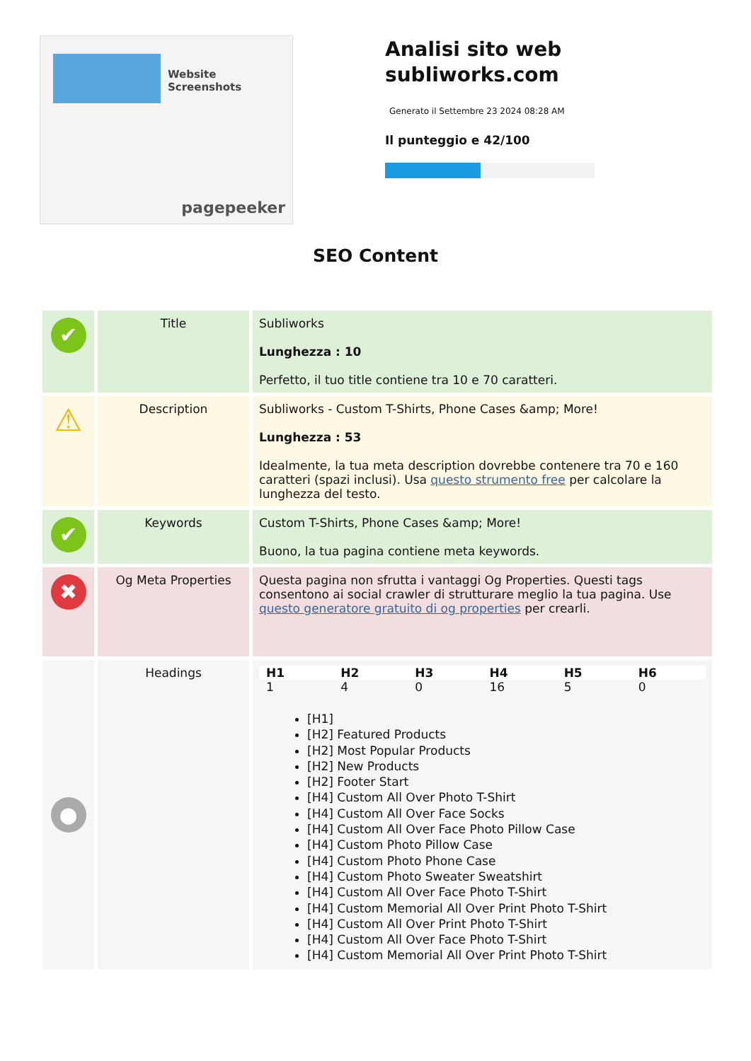Website Screenshots
pagepeeker
Analisi sito web subliworks.com
Generato il Settembre 23 2024 08:28 AM
Il punteggio e 42/100
SEO Content
| ✔ | Title | Subliworks Lunghezza : 10 Perfetto, il tuo title contiene tra 10 e 70 caratteri. |
| ⚠ | Description | Subliworks - Custom T-Shirts, Phone Cases &amp; More! Lunghezza : 53 Idealmente, la tua meta description dovrebbe contenere tra 70 e 160 caratteri (spazi inclusi). Usa questo strumento free per calcolare la lunghezza del testo. |
| ✔ | Keywords | Custom T-Shirts, Phone Cases &amp; More! Buono, la tua pagina contiene meta keywords. |
| ✖ | Og Meta Properties | Questa pagina non sfrutta i vantaggi Og Properties. Questi tags consentono ai social crawler di strutturare meglio la tua pagina. Use questo generatore gratuito di og properties per crearli. |
| ● | Headings | / H1 / H2 / H3 / H4 / H5 / H6 / / --- / --- / --- / --- / --- / --- / / 1 / 4 / 0 / 16 / 5 / 0 / [H1] [H2] Featured Products [H2] Most Popular Products [H2] New Products [H2] Footer Start [H4] Custom All Over Photo T-Shirt [H4] Custom All Over Face Socks [H4] Custom All Over Face Photo Pillow Case [H4] Custom Photo Pillow Case [H4] Custom Photo Phone Case [H4] Custom Photo Sweater Sweatshirt [H4] Custom All Over Face Photo T-Shirt [H4] Custom Memorial All Over Print Photo T-Shirt [H4] Custom All Over Print Photo T-Shirt [H4] Custom All Over Face Photo T-Shirt [H4] Custom Memorial All Over Print Photo T-Shirt |